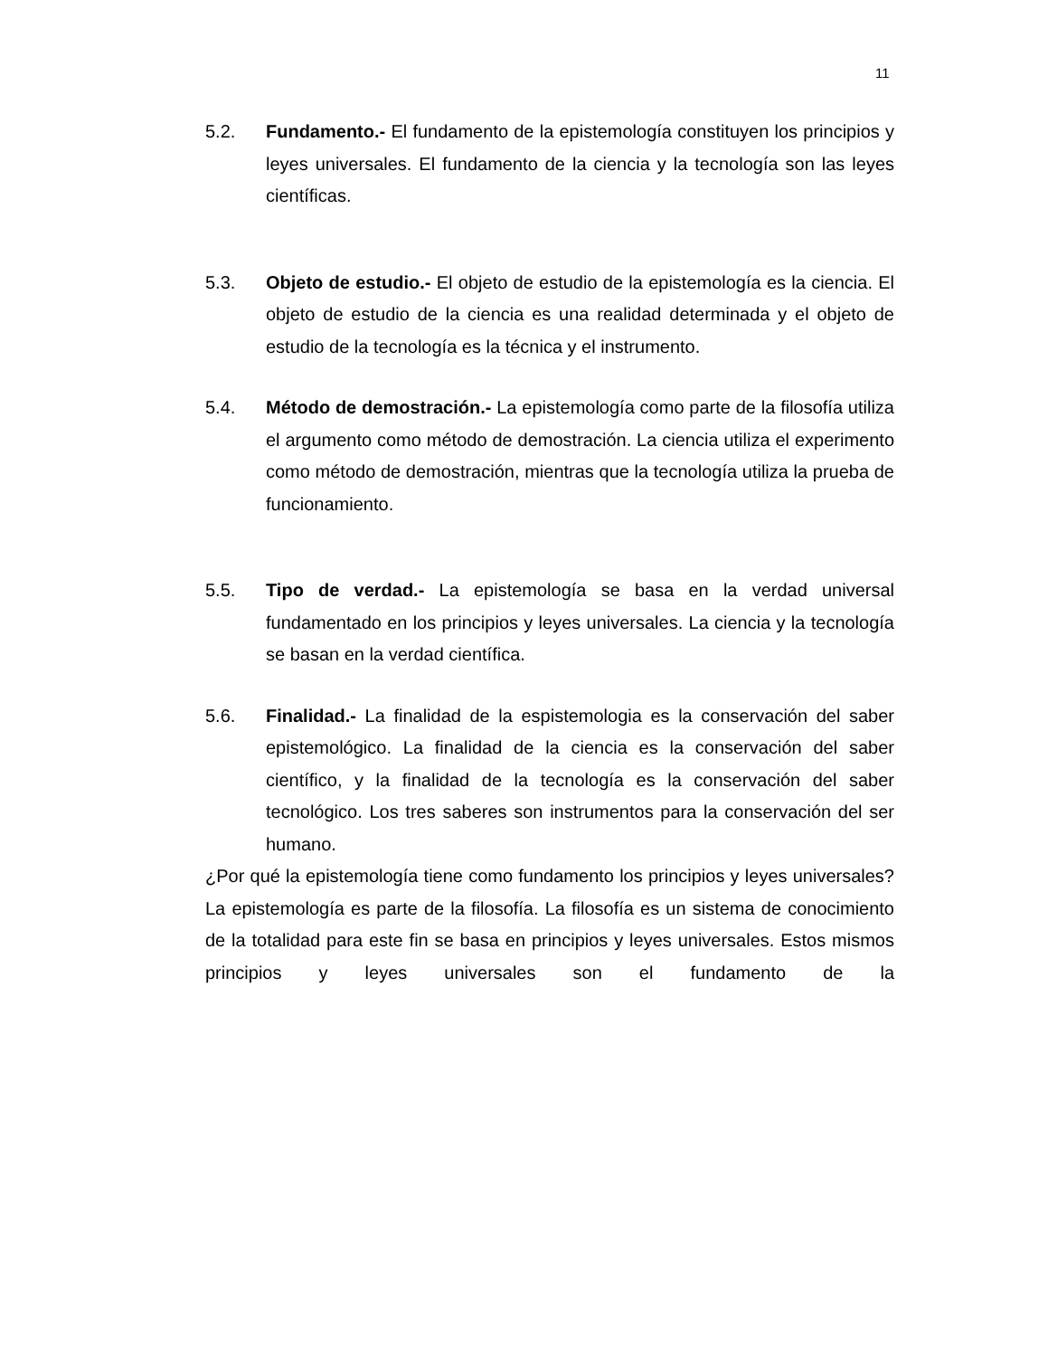11
5.2. Fundamento.- El fundamento de la epistemología constituyen los principios y leyes universales. El fundamento de la ciencia y la tecnología son las leyes científicas.
5.3. Objeto de estudio.- El objeto de estudio de la epistemología es la ciencia. El objeto de estudio de la ciencia es una realidad determinada y el objeto de estudio de la tecnología es la técnica y el instrumento.
5.4. Método de demostración.- La epistemología como parte de la filosofía utiliza el argumento como método de demostración. La ciencia utiliza el experimento como método de demostración, mientras que la tecnología utiliza la prueba de funcionamiento.
5.5. Tipo de verdad.- La epistemología se basa en la verdad universal fundamentado en los principios y leyes universales. La ciencia y la tecnología se basan en la verdad científica.
5.6. Finalidad.- La finalidad de la espistemologia es la conservación del saber epistemológico. La finalidad de la ciencia es la conservación del saber científico, y la finalidad de la tecnología es la conservación del saber tecnológico. Los tres saberes son instrumentos para la conservación del ser humano.
¿Por qué la epistemología tiene como fundamento los principios y leyes universales? La epistemología es parte de la filosofía. La filosofía es un sistema de conocimiento de la totalidad para este fin se basa en principios y leyes universales. Estos mismos principios y leyes universales son el fundamento de la